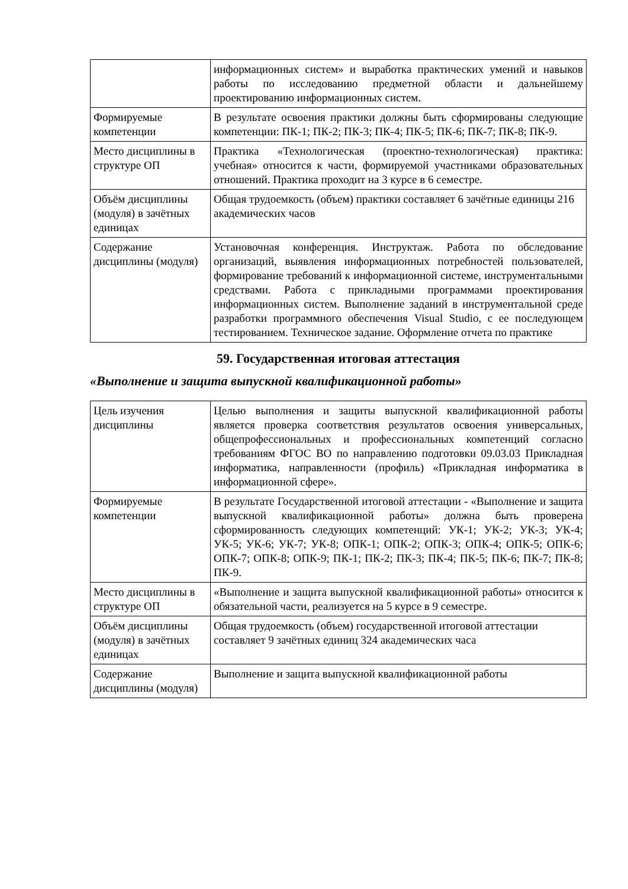| | информационных систем» и выработка практических умений и навыков работы по исследованию предметной области и дальнейшему проектированию информационных систем. |
| Формируемые компетенции | В результате освоения практики должны быть сформированы следующие компетенции: ПК-1; ПК-2; ПК-3; ПК-4; ПК-5; ПК-6; ПК-7; ПК-8; ПК-9. |
| Место дисциплины в структуре ОП | Практика «Технологическая (проектно-технологическая) практика: учебная» относится к части, формируемой участниками образовательных отношений. Практика проходит на 3 курсе в 6 семестре. |
| Объём дисциплины (модуля) в зачётных единицах | Общая трудоемкость (объем) практики составляет 6 зачётные единицы 216 академических часов |
| Содержание дисциплины (модуля) | Установочная конференция. Инструктаж. Работа по обследование организаций, выявления информационных потребностей пользователей, формирование требований к информационной системе, инструментальными средствами. Работа с прикладными программами проектирования информационных систем. Выполнение заданий в инструментальной среде разработки программного обеспечения Visual Studio, с ее последующем тестированием. Техническое задание. Оформление отчета по практике |
59. Государственная итоговая аттестация
«Выполнение и защита выпускной квалификационной работы»
| Цель изучения дисциплины | Целью выполнения и защиты выпускной квалификационной работы является проверка соответствия результатов освоения универсальных, общепрофессиональных и профессиональных компетенций согласно требованиям ФГОС ВО по направлению подготовки 09.03.03 Прикладная информатика, направленности (профиль) «Прикладная информатика в информационной сфере». |
| Формируемые компетенции | В результате Государственной итоговой аттестации - «Выполнение и защита выпускной квалификационной работы» должна быть проверена сформированность следующих компетенций: УК-1; УК-2; УК-3; УК-4; УК-5; УК-6; УК-7; УК-8; ОПК-1; ОПК-2; ОПК-3; ОПК-4; ОПК-5; ОПК-6; ОПК-7; ОПК-8; ОПК-9; ПК-1; ПК-2; ПК-3; ПК-4; ПК-5; ПК-6; ПК-7; ПК-8; ПК-9. |
| Место дисциплины в структуре ОП | «Выполнение и защита выпускной квалификационной работы» относится к обязательной части, реализуется на 5 курсе в 9 семестре. |
| Объём дисциплины (модуля) в зачётных единицах | Общая трудоемкость (объем) государственной итоговой аттестации составляет 9 зачётных единиц 324 академических часа |
| Содержание дисциплины (модуля) | Выполнение и защита выпускной квалификационной работы |